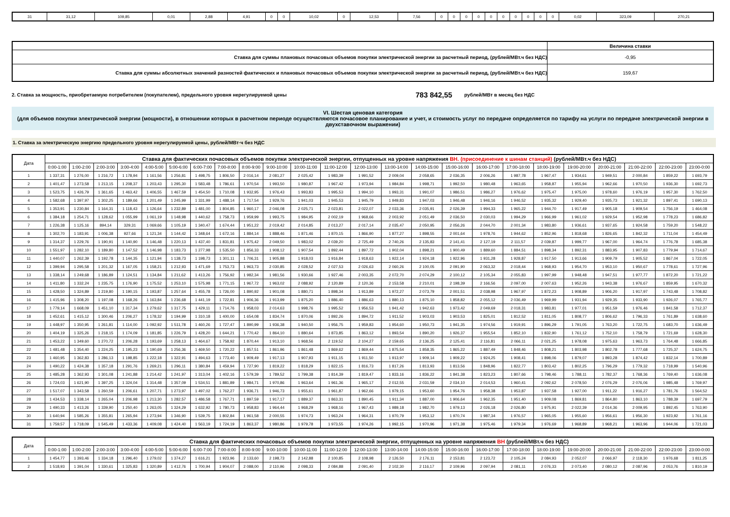| 31 | 31,12 | 109,85 | 0,01 | 2,88 | 4,91 | 0 | 0 | 10,02 | 0 | 12,53 | 7,56 | 0 | 0 | 0 | 0 | 0 | 0 | 0 | 0 | 0 | 0 | 0,02 | 323,09 | 270,21 |
| | Величина ставки |
| Ставка для суммы плановых почасовых объемов покупки электрической энергии за расчетный период, (рублей/МВт.ч без НДС) | -0,95 |
| Ставка для суммы абсолютных значений разностей фактических и плановых почасовых объемов покупки электрической энергии за расчетный период, (рублей/МВт.ч без НДС) | 159,67 |
2. Ставка за мощность, приобретаемую потребителем (покупателем), предельного уровня нерегулируемой цены 783 842,55 рублей/МВт в месяц без НДС
VI. Шестая ценовая категория
(для объемов покупки электрической энергии (мощности), в отношении которых в расчетном периоде осуществляются почасовое планирование и учет, и стоимость услуг по передаче определяется по тарифу на услуги по передаче электрической энергии в двухставочном выражении)
1. Ставка за электрическую энергию предельного уровня нерегулируемой цены, рублей/МВт·ч без НДС
| Дата | Ставка для фактических почасовых объемов покупки электрической энергии, отпущенных на уровне напряжения ВН. (присоединение к шинам станций) (рублей/МВт.ч без НДС) | | | | | | | | | | | | | | | | | | | | | | | |
| | 0:00-1:00 | 1:00-2:00 | 2:00-3:00 | 3:00-4:00 | 4:00-5:00 | 5:00-6:00 | 6:00-7:00 | 7:00-8:00 | 8:00-9:00 | 9:00-10:00 | 10:00-11:00 | 11:00-12:00 | 12:00-13:00 | 13:00-14:00 | 14:00-15:00 | 15:00-16:00 | 16:00-17:00 | 17:00-18:00 | 18:00-19:00 | 19:00-20:00 | 20:00-21:00 | 21:00-22:00 | 22:00-23:00 | 23:00-0:00 |
| 1 | 1 337,31 | 1 276,00 | 1 216,72 | 1 178,94 | 1 161,56 | 1 256,81 | 1 498,75 | 1 806,50 | 2 016,14 | 2 081,27 | 2 025,42 | 1 983,39 | 1 991,52 | 2 009,04 | 2 058,65 | 2 036,35 | 2 006,26 | 1 987,78 | 1 967,47 | 1 934,61 | 1 949,51 | 2 000,84 | 1 859,22 | 1 693,79 |
| 2 | 1 401,47 | 1 273,58 | 1 213,15 | 1 208,37 | 1 203,43 | 1 295,30 | 1 583,48 | 1 786,61 | 1 970,54 | 1 993,50 | 1 980,87 | 1 967,42 | 1 973,94 | 1 984,84 | 1 998,71 | 1 992,50 | 1 980,48 | 1 963,65 | 1 958,87 | 1 955,94 | 1 962,66 | 1 970,50 | 1 936,30 | 1 692,73 |
| 3 | 1 523,75 | 1 426,79 | 1 361,65 | 1 463,42 | 1 406,55 | 1 467,59 | 1 454,50 | 1 710,08 | 1 932,95 | 1 976,43 | 1 993,83 | 1 995,53 | 1 994,10 | 1 993,31 | 1 991,07 | 1 986,51 | 1 986,27 | 1 976,62 | 1 975,47 | 1 975,00 | 1 978,60 | 1 976,19 | 1 957,30 | 1 762,50 |
| 4 | 1 582,68 | 1 397,97 | 1 302,25 | 1 189,66 | 1 201,49 | 1 245,99 | 1 331,99 | 1 488,14 | 1 717,54 | 1 929,76 | 1 941,03 | 1 945,53 | 1 945,79 | 1 949,83 | 1 947,03 | 1 946,48 | 1 946,16 | 1 946,52 | 1 935,32 | 1 929,40 | 1 935,73 | 1 921,32 | 1 897,41 | 1 690,13 |
| 5 | 1 353,91 | 1 230,84 | 1 164,31 | 1 118,43 | 1 126,64 | 1 232,89 | 1 481,00 | 1 804,85 | 1 960,17 | 2 046,08 | 2 025,71 | 2 023,81 | 2 022,07 | 2 033,36 | 2 035,91 | 2 026,39 | 1 994,33 | 1 965,22 | 1 944,70 | 1 917,49 | 1 905,18 | 1 909,54 | 1 756,19 | 1 464,08 |
| 6 | 1 384,18 | 1 254,71 | 1 128,62 | 1 055,99 | 1 061,19 | 1 148,98 | 1 440,62 | 1 758,73 | 1 959,99 | 1 993,75 | 1 984,95 | 2 002,19 | 1 968,66 | 2 003,92 | 2 051,49 | 2 036,50 | 2 030,03 | 1 994,29 | 1 966,99 | 1 961,02 | 1 929,54 | 1 952,98 | 1 778,23 | 1 686,82 |
| 7 | 1 226,38 | 1 125,16 | 894,14 | 329,31 | 1 069,66 | 1 105,19 | 1 340,47 | 1 674,44 | 1 951,22 | 2 019,42 | 2 014,85 | 2 013,27 | 2 017,14 | 2 035,47 | 2 050,95 | 2 056,26 | 2 044,70 | 2 001,34 | 1 983,80 | 1 936,61 | 1 937,65 | 1 924,58 | 1 759,20 | 1 548,22 |
| 8 | 1 302,70 | 1 183,91 | 1 006,38 | 927,66 | 1 121,34 | 1 144,42 | 1 348,64 | 1 672,16 | 1 884,14 | 1 888,46 | 1 871,46 | 1 870,15 | 1 866,90 | 1 877,27 | 1 898,55 | 2 001,64 | 1 978,76 | 1 944,62 | 1 852,96 | 1 818,68 | 1 826,65 | 1 842,32 | 1 711,04 | 1 454,49 |
| 9 | 1 314,37 | 1 229,76 | 1 190,91 | 1 140,90 | 1 146,48 | 1 220,13 | 1 437,40 | 1 831,81 | 1 975,42 | 2 049,50 | 1 983,02 | 2 039,20 | 2 725,49 | 2 740,26 | 2 135,83 | 2 141,41 | 2 127,19 | 2 111,57 | 2 039,87 | 1 999,77 | 1 967,00 | 1 964,74 | 1 776,78 | 1 685,38 |
| 10 | 1 551,97 | 1 282,10 | 1 189,80 | 1 147,52 | 1 146,98 | 1 183,73 | 1 277,98 | 1 535,50 | 1 856,33 | 1 908,12 | 1 907,54 | 1 892,44 | 1 897,72 | 1 902,04 | 1 898,21 | 1 900,49 | 1 889,60 | 1 884,51 | 1 898,34 | 1 892,31 | 1 883,95 | 1 907,83 | 1 779,94 | 1 714,67 |
| 11 | 1 440,07 | 1 262,39 | 1 192,78 | 1 144,35 | 1 121,94 | 1 138,73 | 1 198,73 | 1 301,11 | 1 706,31 | 1 905,88 | 1 918,03 | 1 916,84 | 1 918,63 | 1 922,14 | 1 924,18 | 1 922,96 | 1 931,28 | 1 928,87 | 1 917,50 | 1 913,66 | 1 909,79 | 1 905,52 | 1 867,04 | 1 722,05 |
| 12 | 1 399,94 | 1 295,58 | 1 201,32 | 1 167,05 | 1 158,21 | 1 212,93 | 1 471,69 | 1 753,73 | 1 963,73 | 2 030,85 | 2 028,52 | 2 027,53 | 2 026,63 | 2 060,26 | 2 100,05 | 2 091,90 | 2 063,32 | 2 018,44 | 1 968,93 | 1 954,70 | 1 953,10 | 1 950,67 | 1 778,61 | 1 727,96 |
| 13 | 1 338,14 | 1 249,68 | 1 186,89 | 1 124,51 | 1 134,84 | 1 211,62 | 1 413,26 | 1 756,92 | 1 982,34 | 1 981,56 | 1 930,66 | 1 927,46 | 2 003,35 | 2 072,70 | 2 074,29 | 2 100,12 | 2 105,34 | 2 055,83 | 1 997,99 | 1 948,48 | 1 947,51 | 1 977,77 | 1 872,20 | 1 721,22 |
| 14 | 1 411,80 | 1 332,24 | 1 235,75 | 1 176,90 | 1 175,52 | 1 253,10 | 1 575,98 | 1 771,15 | 1 967,72 | 1 963,02 | 2 088,92 | 2 120,89 | 2 120,36 | 2 153,58 | 2 210,01 | 2 198,39 | 2 166,56 | 2 097,00 | 2 007,63 | 1 952,26 | 1 943,38 | 1 976,67 | 1 859,95 | 1 670,32 |
| 15 | 1 428,50 | 1 324,89 | 1 219,80 | 1 190,15 | 1 193,87 | 1 257,64 | 1 455,78 | 1 726,00 | 1 890,92 | 1 901,08 | 1 880,71 | 1 898,34 | 1 913,89 | 1 972,27 | 2 073,79 | 2 001,51 | 2 038,98 | 1 967,97 | 1 872,23 | 1 908,89 | 1 906,20 | 1 917,97 | 1 743,48 | 1 708,82 |
| 16 | 1 415,96 | 1 308,20 | 1 197,08 | 1 168,26 | 1 163,84 | 1 236,68 | 1 441,19 | 1 722,81 | 1 906,36 | 1 913,99 | 1 875,20 | 1 886,40 | 1 886,63 | 1 880,13 | 1 875,10 | 1 858,82 | 2 055,12 | 2 036,49 | 1 969,99 | 1 931,94 | 1 929,35 | 1 933,90 | 1 926,07 | 1 765,77 |
| 17 | 1 779,14 | 1 668,09 | 1 451,10 | 1 317,34 | 1 279,62 | 1 317,75 | 1 429,11 | 1 714,76 | 1 958,03 | 2 014,63 | 1 998,76 | 1 995,52 | 1 956,53 | 1 941,42 | 1 942,63 | 1 973,42 | 2 049,69 | 2 018,31 | 1 983,81 | 1 977,01 | 1 951,59 | 1 976,46 | 1 841,58 | 1 712,37 |
| 18 | 1 452,61 | 1 415,12 | 1 300,46 | 1 206,27 | 1 178,32 | 1 194,99 | 1 310,18 | 1 400,00 | 1 654,08 | 1 834,74 | 1 870,06 | 1 892,26 | 1 894,72 | 1 911,52 | 1 903,03 | 1 903,53 | 1 825,01 | 1 812,52 | 1 811,05 | 1 808,77 | 1 806,62 | 1 796,33 | 1 761,89 | 1 638,60 |
| 19 | 1 448,97 | 1 350,95 | 1 261,81 | 1 114,00 | 1 092,92 | 1 511,78 | 1 460,26 | 1 727,47 | 1 890,99 | 1 936,38 | 1 940,50 | 1 956,75 | 1 959,83 | 1 954,60 | 1 950,73 | 1 941,35 | 1 974,56 | 1 919,91 | 1 896,29 | 1 791,05 | 1 763,20 | 1 722,75 | 1 683,70 | 1 636,49 |
| 20 | 1 404,19 | 1 325,26 | 1 218,15 | 1 174,09 | 1 181,85 | 1 226,79 | 1 428,20 | 1 644,21 | 1 770,42 | 1 864,10 | 1 880,64 | 1 873,85 | 1 863,12 | 1 893,54 | 1 890,20 | 1 926,37 | 1 955,54 | 1 852,10 | 1 832,90 | 1 761,12 | 1 752,10 | 1 758,79 | 1 721,69 | 1 628,30 |
| 21 | 1 453,22 | 1 349,60 | 1 270,72 | 1 206,28 | 1 193,69 | 1 258,13 | 1 464,67 | 1 758,92 | 1 870,44 | 1 913,10 | 1 968,56 | 2 119,52 | 2 104,27 | 2 159,65 | 2 136,25 | 2 125,41 | 2 116,81 | 2 066,11 | 2 021,25 | 1 978,08 | 1 975,63 | 1 963,73 | 1 764,48 | 1 666,85 |
| 22 | 1 481,48 | 1 354,40 | 1 224,25 | 1 195,23 | 1 190,69 | 1 256,36 | 1 469,50 | 1 720,22 | 1 857,51 | 1 861,96 | 1 861,48 | 1 869,62 | 1 869,44 | 1 875,54 | 1 858,35 | 1 865,22 | 1 887,49 | 1 848,46 | 1 808,21 | 1 803,98 | 1 802,78 | 1 777,68 | 1 725,37 | 1 624,75 |
| 23 | 1 460,95 | 1 362,83 | 1 286,13 | 1 198,85 | 1 222,18 | 1 322,91 | 1 494,63 | 1 773,40 | 1 909,49 | 1 917,13 | 1 907,93 | 1 911,15 | 1 911,50 | 1 913,97 | 1 909,14 | 1 909,22 | 1 924,25 | 1 908,41 | 1 898,06 | 1 879,07 | 1 893,28 | 1 874,42 | 1 832,14 | 1 700,89 |
| 24 | 1 490,22 | 1 424,38 | 1 357,18 | 1 291,76 | 1 269,21 | 1 296,11 | 1 380,84 | 1 459,94 | 1 727,90 | 1 819,22 | 1 818,29 | 1 822,15 | 1 816,73 | 1 817,26 | 1 813,93 | 1 813,56 | 1 848,96 | 1 822,77 | 1 803,42 | 1 802,25 | 1 796,29 | 1 779,32 | 1 718,99 | 1 540,96 |
| 25 | 1 485,28 | 1 362,93 | 1 301,08 | 1 241,88 | 1 214,42 | 1 241,97 | 1 313,04 | 1 402,16 | 1 579,39 | 1 789,52 | 1 799,38 | 1 814,39 | 1 819,47 | 1 833,16 | 1 836,22 | 1 841,38 | 1 823,23 | 1 807,66 | 1 798,46 | 1 788,11 | 1 782,37 | 1 768,36 | 1 769,40 | 1 636,08 |
| 26 | 1 724,03 | 1 621,90 | 1 397,25 | 1 324,04 | 1 314,48 | 1 357,09 | 1 534,51 | 1 881,89 | 1 984,71 | 1 970,86 | 1 963,64 | 1 961,36 | 1 965,17 | 2 012,55 | 2 031,59 | 2 034,10 | 2 014,53 | 1 960,41 | 2 092,62 | 2 078,50 | 2 076,29 | 2 076,06 | 1 985,48 | 1 769,97 |
| 27 | 1 517,07 | 1 343,58 | 1 260,59 | 1 206,61 | 1 207,71 | 1 273,97 | 1 497,02 | 1 762,27 | 1 936,71 | 1 946,73 | 1 955,61 | 1 961,87 | 1 962,66 | 1 979,15 | 1 953,60 | 1 954,76 | 1 958,38 | 1 953,87 | 1 937,58 | 1 927,00 | 1 911,22 | 1 916,27 | 1 781,76 | 1 564,52 |
| 28 | 1 434,53 | 1 338,14 | 1 265,04 | 1 206,98 | 1 213,30 | 1 282,57 | 1 486,58 | 1 767,71 | 1 897,59 | 1 917,17 | 1 889,37 | 1 863,31 | 1 890,45 | 1 911,34 | 1 887,00 | 1 906,64 | 1 962,35 | 1 951,40 | 1 909,08 | 1 869,81 | 1 864,80 | 1 863,10 | 1 788,39 | 1 697,79 |
| 29 | 1 490,33 | 1 413,26 | 1 339,90 | 1 250,40 | 1 263,05 | 1 324,29 | 1 632,92 | 1 780,73 | 1 958,83 | 1 964,44 | 1 968,29 | 1 968,16 | 1 967,43 | 1 989,18 | 1 982,70 | 1 979,13 | 2 026,18 | 2 026,80 | 1 975,91 | 2 022,39 | 2 014,36 | 2 009,95 | 1 892,45 | 1 763,90 |
| 30 | 1 640,94 | 1 585,26 | 1 355,81 | 1 265,94 | 1 273,94 | 1 346,90 | 1 539,75 | 1 802,84 | 1 961,58 | 2 000,55 | 1 974,73 | 1 963,24 | 1 964,31 | 1 970,79 | 1 953,12 | 1 970,74 | 1 987,34 | 1 976,57 | 1 965,05 | 1 955,60 | 1 956,61 | 1 956,30 | 1 923,92 | 1 761,16 |
| 31 | 1 759,57 | 1 718,09 | 1 545,49 | 1 433,36 | 1 409,08 | 1 424,40 | 1 563,19 | 1 724,19 | 1 863,37 | 1 980,86 | 1 979,78 | 1 973,55 | 1 974,26 | 1 992,15 | 1 970,96 | 1 971,38 | 1 975,46 | 1 979,34 | 1 976,69 | 1 968,89 | 1 968,21 | 1 963,96 | 1 944,06 | 1 721,03 |
| Дата | Ставка для фактических почасовых объемов покупки электрической энергии, отпущенных на уровне напряжения ВН (рублей/МВт.ч без НДС) | | | | | | | | | | | | | | | | | | | | | | | |
| | 0:00-1:00 | 1:00-2:00 | 2:00-3:00 | 3:00-4:00 | 4:00-5:00 | 5:00-6:00 | 6:00-7:00 | 7:00-8:00 | 8:00-9:00 | 9:00-10:00 | 10:00-11:00 | 11:00-12:00 | 12:00-13:00 | 13:00-14:00 | 14:00-15:00 | 15:00-16:00 | 16:00-17:00 | 17:00-18:00 | 18:00-19:00 | 19:00-20:00 | 20:00-21:00 | 21:00-22:00 | 22:00-23:00 | 23:00-0:00 |
| 1 | 1 454,77 | 1 393,46 | 1 334,18 | 1 296,40 | 1 279,02 | 1 374,27 | 1 616,21 | 1 923,96 | 2 133,60 | 2 198,73 | 2 142,88 | 2 100,85 | 2 108,98 | 2 126,50 | 2 176,11 | 2 153,81 | 2 123,72 | 2 105,24 | 2 084,93 | 2 052,07 | 2 066,97 | 2 118,30 | 1 976,68 | 1 811,25 |
| 2 | 1 518,93 | 1 391,04 | 1 330,61 | 1 325,83 | 1 320,89 | 1 412,76 | 1 700,94 | 1 904,07 | 2 088,00 | 2 110,96 | 2 098,33 | 2 084,88 | 2 091,40 | 2 102,30 | 2 116,17 | 2 109,96 | 2 097,94 | 2 081,11 | 2 076,33 | 2 073,40 | 2 080,12 | 2 087,96 | 2 053,76 | 1 810,19 |